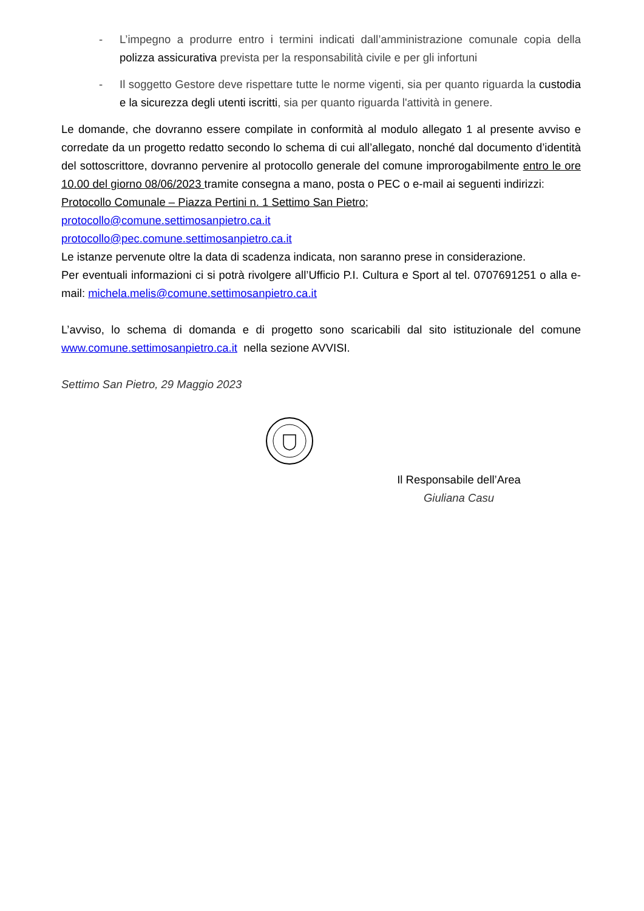- L’impegno a produrre entro i termini indicati dall’amministrazione comunale copia della polizza assicurativa prevista per la responsabilità civile e per gli infortuni
- Il soggetto Gestore deve rispettare tutte le norme vigenti, sia per quanto riguarda la custodia e la sicurezza degli utenti iscritti, sia per quanto riguarda l'attività in genere.
Le domande, che dovranno essere compilate in conformità al modulo allegato 1 al presente avviso e corredate da un progetto redatto secondo lo schema di cui all’allegato, nonché dal documento d’identità del sottoscrittore, dovranno pervenire al protocollo generale del comune improrogabilmente entro le ore 10.00 del giorno 08/06/2023 tramite consegna a mano, posta o PEC o e-mail ai seguenti indirizzi:
Protocollo Comunale – Piazza Pertini n. 1 Settimo San Pietro;
protocollo@comune.settimosanpietro.ca.it
protocollo@pec.comune.settimosanpietro.ca.it
Le istanze pervenute oltre la data di scadenza indicata, non saranno prese in considerazione.
Per eventuali informazioni ci si potrà rivolgere all’Ufficio P.I. Cultura e Sport al tel. 0707691251 o alla e-mail: michela.melis@comune.settimosanpietro.ca.it
L’avviso, lo schema di domanda e di progetto sono scaricabili dal sito istituzionale del comune www.comune.settimosanpietro.ca.it nella sezione AVVISI.
Settimo San Pietro, 29 Maggio 2023
Il Responsabile dell’Area
Giuliana Casu